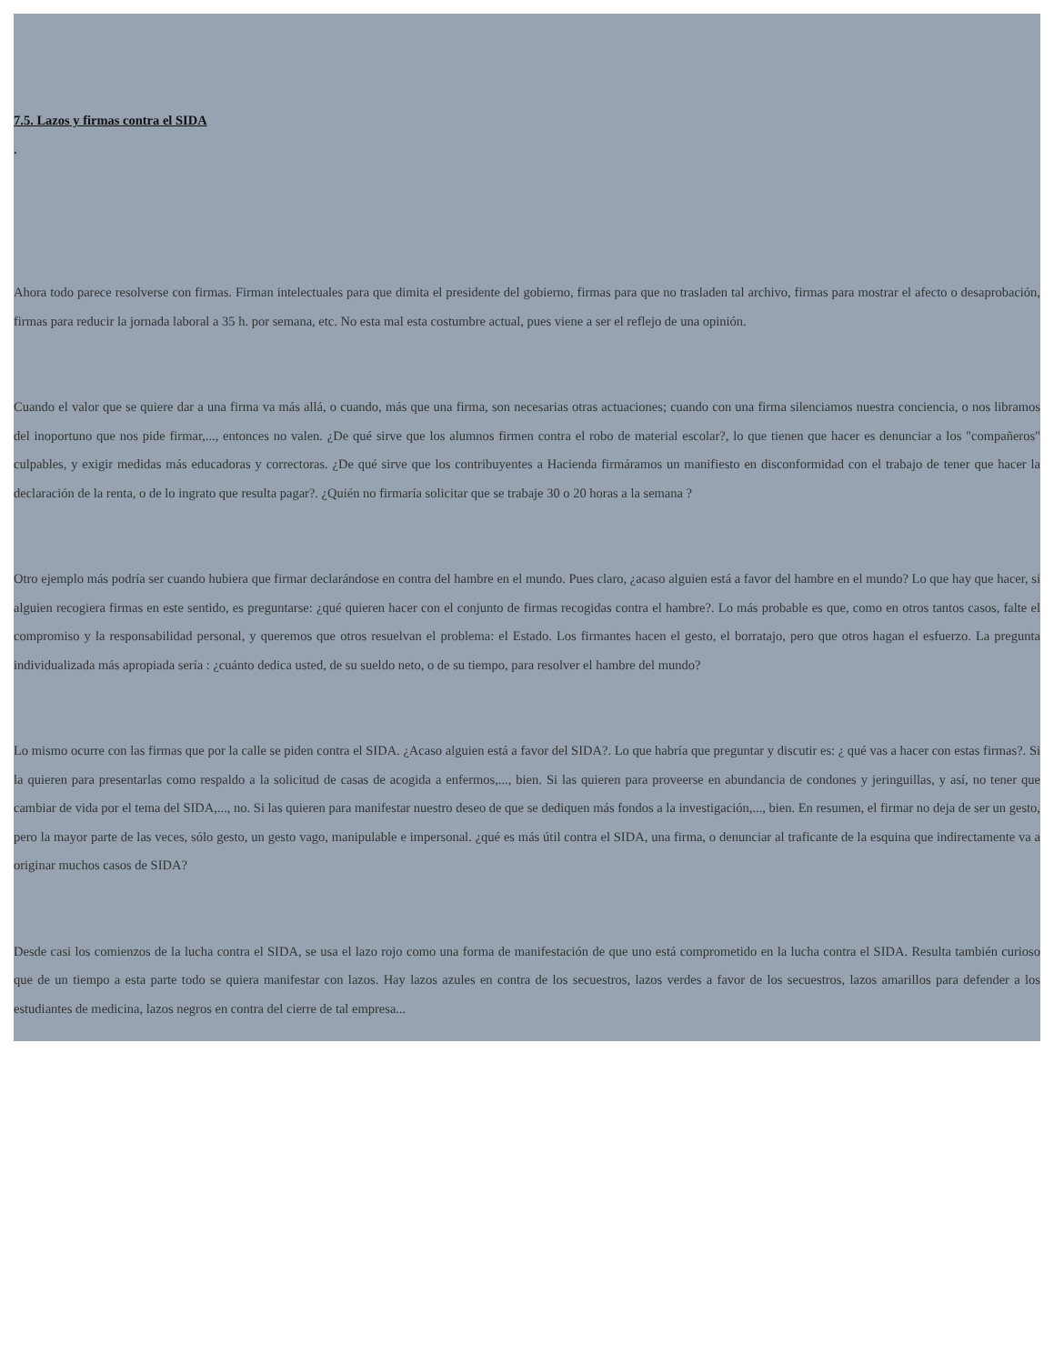7.5. Lazos y firmas contra el SIDA
.
Ahora todo parece resolverse con firmas. Firman intelectuales para que dimita el presidente del gobierno, firmas para que no trasladen tal archivo, firmas para mostrar el afecto o desaprobación, firmas para reducir la jornada laboral a 35 h. por semana, etc. No esta mal esta costumbre actual, pues viene a ser el reflejo de una opinión.
Cuando el valor que se quiere dar a una firma va más allá, o cuando, más que una firma, son necesarias otras actuaciones; cuando con una firma silenciamos nuestra conciencia, o nos libramos del inoportuno que nos pide firmar,..., entonces no valen. ¿De qué sirve que los alumnos firmen contra el robo de material escolar?, lo que tienen que hacer es denunciar a los "compañeros" culpables, y exigir medidas más educadoras y correctoras. ¿De qué sirve que los contribuyentes a Hacienda firmáramos un manifiesto en disconformidad con el trabajo de tener que hacer la declaración de la renta, o de lo ingrato que resulta pagar?. ¿Quién no firmaría solicitar que se trabaje 30 o 20 horas a la semana ?
Otro ejemplo más podría ser cuando hubiera que firmar declarándose en contra del hambre en el mundo. Pues claro, ¿acaso alguien está a favor del hambre en el mundo? Lo que hay que hacer, si alguien recogiera firmas en este sentido, es preguntarse: ¿qué quieren hacer con el conjunto de firmas recogidas contra el hambre?. Lo más probable es que, como en otros tantos casos, falte el compromiso y la responsabilidad personal, y queremos que otros resuelvan el problema: el Estado. Los firmantes hacen el gesto, el borratajo, pero que otros hagan el esfuerzo. La pregunta individualizada más apropiada sería : ¿cuánto dedica usted, de su sueldo neto, o de su tiempo, para resolver el hambre del mundo?
Lo mismo ocurre con las firmas que por la calle se piden contra el SIDA. ¿Acaso alguien está a favor del SIDA?. Lo que habría que preguntar y discutir es: ¿ qué vas a hacer con estas firmas?. Si la quieren para presentarlas como respaldo a la solicitud de casas de acogida a enfermos,..., bien. Si las quieren para proveerse en abundancia de condones y jeringuillas, y así, no tener que cambiar de vida por el tema del SIDA,..., no. Si las quieren para manifestar nuestro deseo de que se dediquen más fondos a la investigación,..., bien. En resumen, el firmar no deja de ser un gesto, pero la mayor parte de las veces, sólo gesto, un gesto vago, manipulable e impersonal. ¿qué es más útil contra el SIDA, una firma, o denunciar al traficante de la esquina que indirectamente va a originar muchos casos de SIDA?
Desde casi los comienzos de la lucha contra el SIDA, se usa el lazo rojo como una forma de manifestación de que uno está comprometido en la lucha contra el SIDA. Resulta también curioso que de un tiempo a esta parte todo se quiera manifestar con lazos. Hay lazos azules en contra de los secuestros, lazos verdes a favor de los secuestros, lazos amarillos para defender a los estudiantes de medicina, lazos negros en contra del cierre de tal empresa...